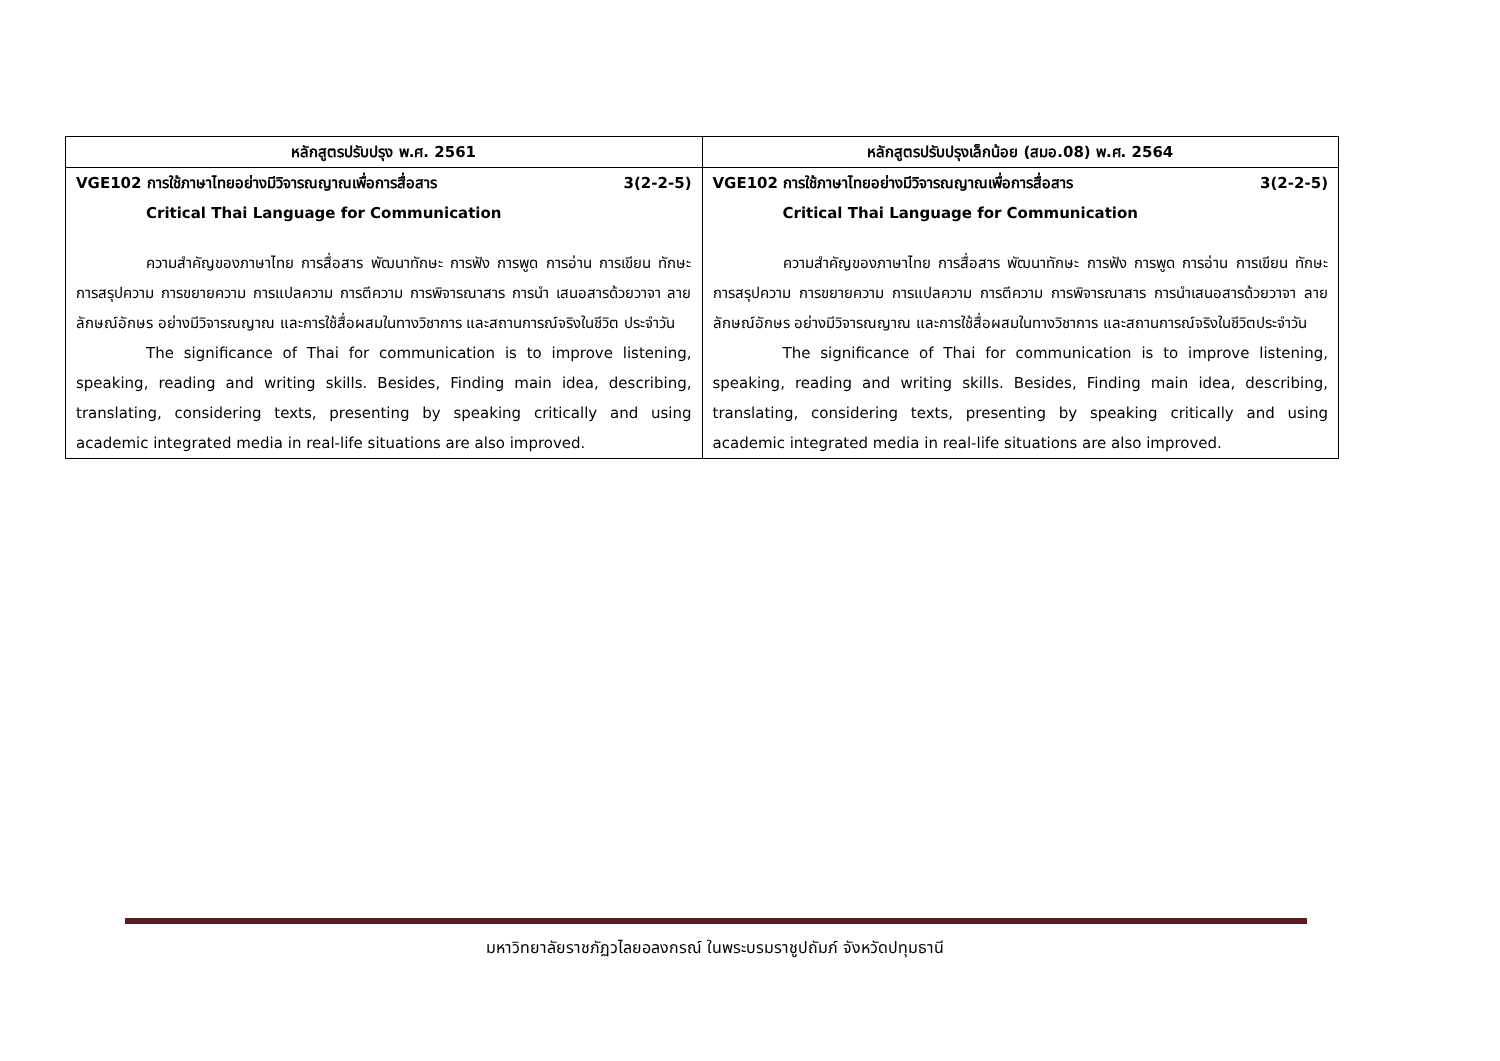| หลักสูตรปรับปรุง พ.ศ. 2561 | หลักสูตรปรับปรุงเล็กน้อย (สมอ.08) พ.ศ. 2564 |
| --- | --- |
| VGE102 การใช้ภาษาไทยอย่างมีวิจารณญาณเพื่อการสื่อสาร 3(2-2-5) Critical Thai Language for Communication ความสำคัญของภาษาไทย การสื่อสาร พัฒนาทักษะ การฟัง การพูด การอ่าน การเขียน ทักษะการสรุปความ การขยายความ การแปลความ การตีความ การพิจารณาสาร การนำ เสนอสารด้วยวาจา ลายลักษณ์อักษร อย่างมีวิจารณญาณ และการใช้สื่อผสมในทางวิชาการ และสถานการณ์จริงในชีวิต ประจำวัน The significance of Thai for communication is to improve listening, speaking, reading and writing skills. Besides, Finding main idea, describing, translating, considering texts, presenting by speaking critically and using academic integrated media in real-life situations are also improved. | VGE102 การใช้ภาษาไทยอย่างมีวิจารณญาณเพื่อการสื่อสาร 3(2-2-5) Critical Thai Language for Communication ความสำคัญของภาษาไทย การสื่อสาร พัฒนาทักษะ การฟัง การพูด การอ่าน การเขียน ทักษะการสรุปความ การขยายความ การแปลความ การตีความ การพิจารณาสาร การนำเสนอสารด้วยวาจา ลายลักษณ์อักษร อย่างมีวิจารณญาณ และการใช้สื่อผสมในทางวิชาการ และสถานการณ์จริงในชีวิตประจำวัน The significance of Thai for communication is to improve listening, speaking, reading and writing skills. Besides, Finding main idea, describing, translating, considering texts, presenting by speaking critically and using academic integrated media in real-life situations are also improved. |
มหาวิทยาลัยราชภัฏวไลยอลงกรณ์ ในพระบรมราชูปถัมภ์ จังหวัดปทุมธานี